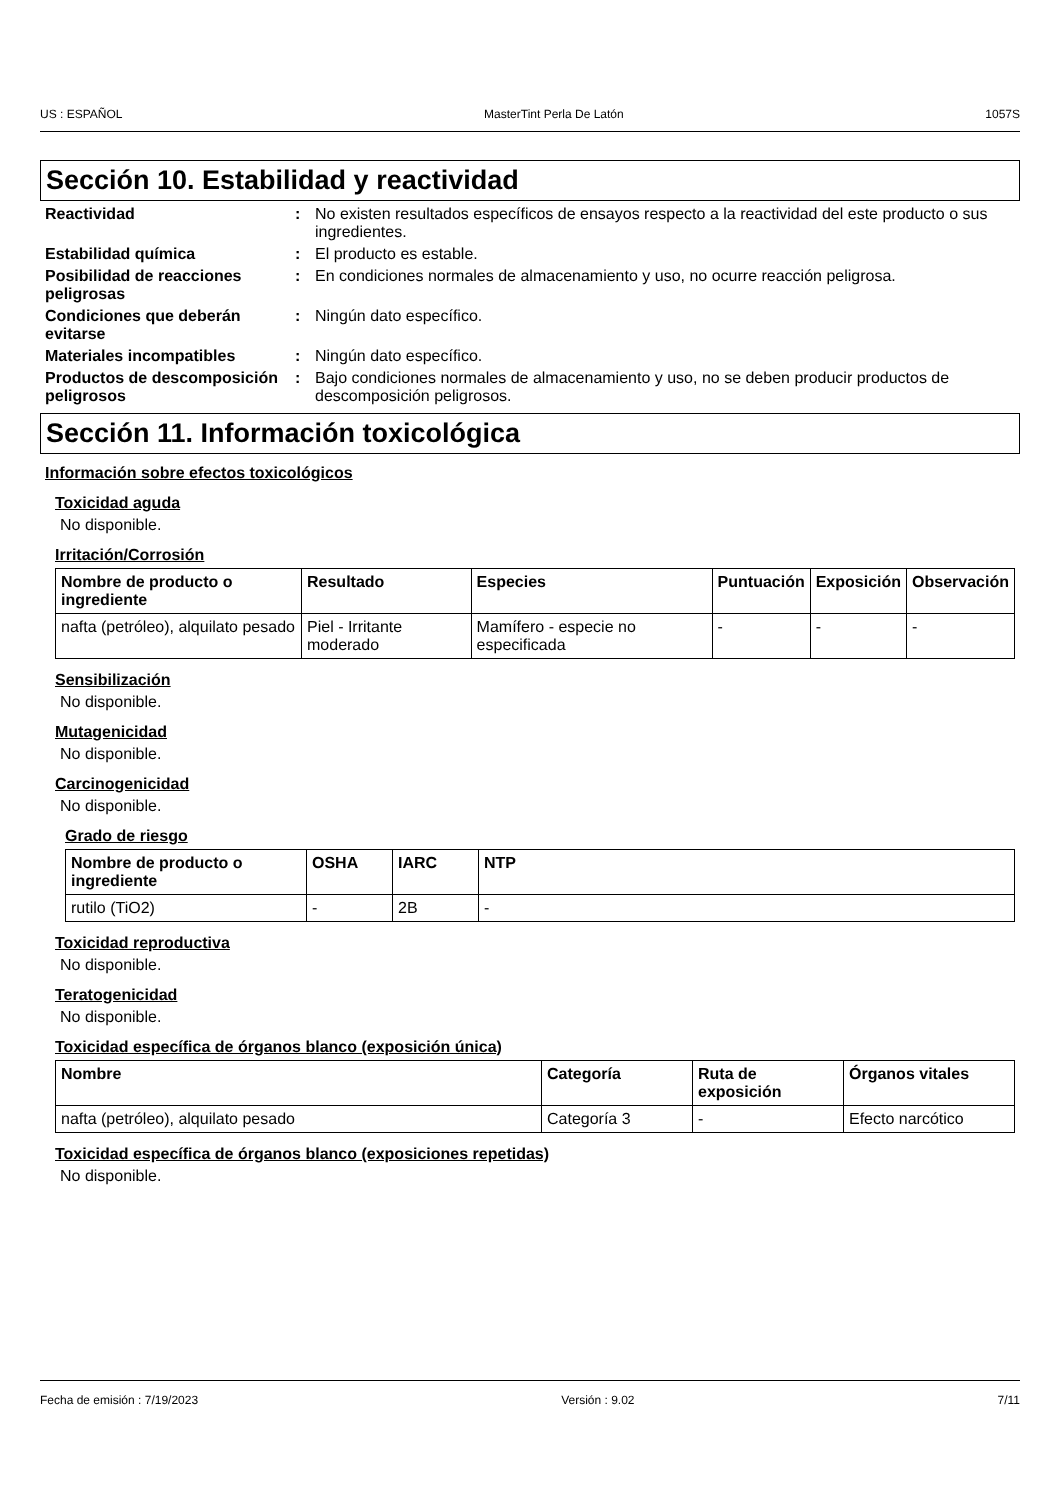US : ESPAÑOL MasterTint Perla De Latón 1057S
Sección 10. Estabilidad y reactividad
Reactividad : No existen resultados específicos de ensayos respecto a la reactividad del este producto o sus ingredientes.
Estabilidad química : El producto es estable.
Posibilidad de reacciones peligrosas
: En condiciones normales de almacenamiento y uso, no ocurre reacción peligrosa.
Condiciones que deberán evitarse
: Ningún dato específico.
Materiales incompatibles : Ningún dato específico.
Productos de descomposición peligrosos
: Bajo condiciones normales de almacenamiento y uso, no se deben producir productos de descomposición peligrosos.
Sección 11. Información toxicológica
Información sobre efectos toxicológicos
Toxicidad aguda
No disponible.
Irritación/Corrosión
| Nombre de producto o ingrediente | Resultado | Especies | Puntuación | Exposición | Observación |
| --- | --- | --- | --- | --- | --- |
| nafta (petróleo), alquilato pesado | Piel - Irritante moderado | Mamífero - especie no especificada | - | - | - |
Sensibilización
No disponible.
Mutagenicidad
No disponible.
Carcinogenicidad
No disponible.
Grado de riesgo
| Nombre de producto o ingrediente | OSHA | IARC | NTP |
| --- | --- | --- | --- |
| rutilo (TiO2) | - | 2B | - |
Toxicidad reproductiva
No disponible.
Teratogenicidad
No disponible.
Toxicidad específica de órganos blanco (exposición única)
| Nombre | Categoría | Ruta de exposición | Órganos vitales |
| --- | --- | --- | --- |
| nafta (petróleo), alquilato pesado | Categoría 3 | - | Efecto narcótico |
Toxicidad específica de órganos blanco (exposiciones repetidas)
No disponible.
Fecha de emisión : 7/19/2023 Versión : 9.02 7/11